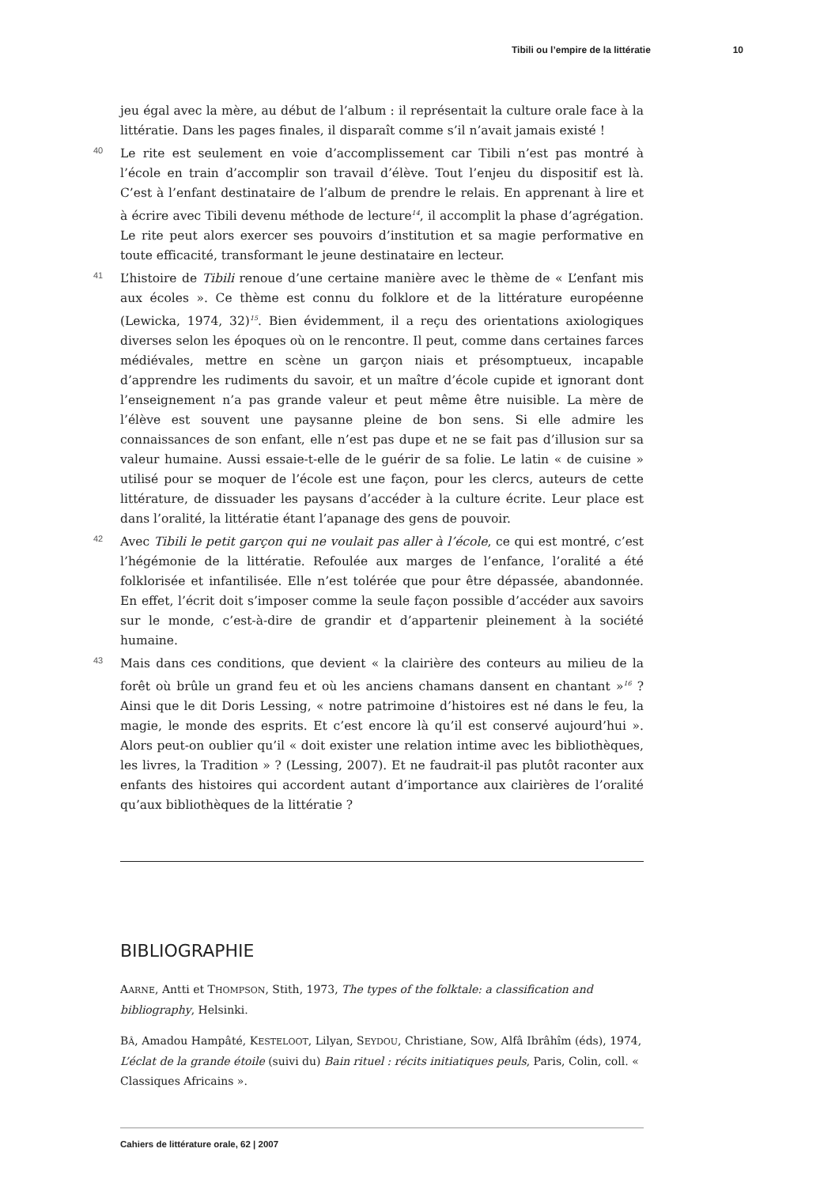Tibili ou l’empire de la littératie 10
jeu égal avec la mère, au début de l’album : il représentait la culture orale face à la littératie. Dans les pages finales, il disparaît comme s’il n’avait jamais existé !
40 Le rite est seulement en voie d’accomplissement car Tibili n’est pas montré à l’école en train d’accomplir son travail d’élève. Tout l’enjeu du dispositif est là. C’est à l’enfant destinataire de l’album de prendre le relais. En apprenant à lire et à écrire avec Tibili devenu méthode de lecture<sup>14</sup>, il accomplit la phase d’agrégation. Le rite peut alors exercer ses pouvoirs d’institution et sa magie performative en toute efficacité, transformant le jeune destinataire en lecteur.
41 L’histoire de Tibili renoue d’une certaine manière avec le thème de « L’enfant mis aux écoles ». Ce thème est connu du folklore et de la littérature européenne (Lewicka, 1974, 32)<sup>15</sup>. Bien évidemment, il a reçu des orientations axiologiques diverses selon les époques où on le rencontre. Il peut, comme dans certaines farces médiévales, mettre en scène un garçon niais et présomptueux, incapable d’apprendre les rudiments du savoir, et un maître d’école cupide et ignorant dont l’enseignement n’a pas grande valeur et peut même être nuisible. La mère de l’élève est souvent une paysanne pleine de bon sens. Si elle admire les connaissances de son enfant, elle n’est pas dupe et ne se fait pas d’illusion sur sa valeur humaine. Aussi essaie-t-elle de le guérir de sa folie. Le latin « de cuisine » utilisé pour se moquer de l’école est une façon, pour les clercs, auteurs de cette littérature, de dissuader les paysans d’accéder à la culture écrite. Leur place est dans l’oralité, la littératie étant l’apanage des gens de pouvoir.
42 Avec Tibili le petit garçon qui ne voulait pas aller à l’école, ce qui est montré, c’est l’hégémonie de la littératie. Refoulée aux marges de l’enfance, l’oralité a été folklorisée et infantilisée. Elle n’est tolérée que pour être dépassée, abandonnée. En effet, l’écrit doit s’imposer comme la seule façon possible d’accéder aux savoirs sur le monde, c’est-à-dire de grandir et d’appartenir pleinement à la société humaine.
43 Mais dans ces conditions, que devient « la clairière des conteurs au milieu de la forêt où brûle un grand feu et où les anciens chamans dansent en chantant »<sup>16</sup> ? Ainsi que le dit Doris Lessing, « notre patrimoine d’histoires est né dans le feu, la magie, le monde des esprits. Et c’est encore là qu’il est conservé aujourd’hui ». Alors peut-on oublier qu’il « doit exister une relation intime avec les bibliothèques, les livres, la Tradition » ? (Lessing, 2007). Et ne faudrait-il pas plutôt raconter aux enfants des histoires qui accordent autant d’importance aux clairières de l’oralité qu’aux bibliothèques de la littératie ?
BIBLIOGRAPHIE
AARNE, Antti et THOMPSON, Stith, 1973, The types of the folktale: a classification and bibliography, Helsinki.
BÂ, Amadou Hampâté, KESTELOOT, Lilyan, SEYDOU, Christiane, SOW, Alfâ Ibrâhîm (éds), 1974, L’éclat de la grande étoile (suivi du) Bain rituel : récits initiatiques peuls, Paris, Colin, coll. « Classiques Africains ».
Cahiers de littérature orale, 62 | 2007